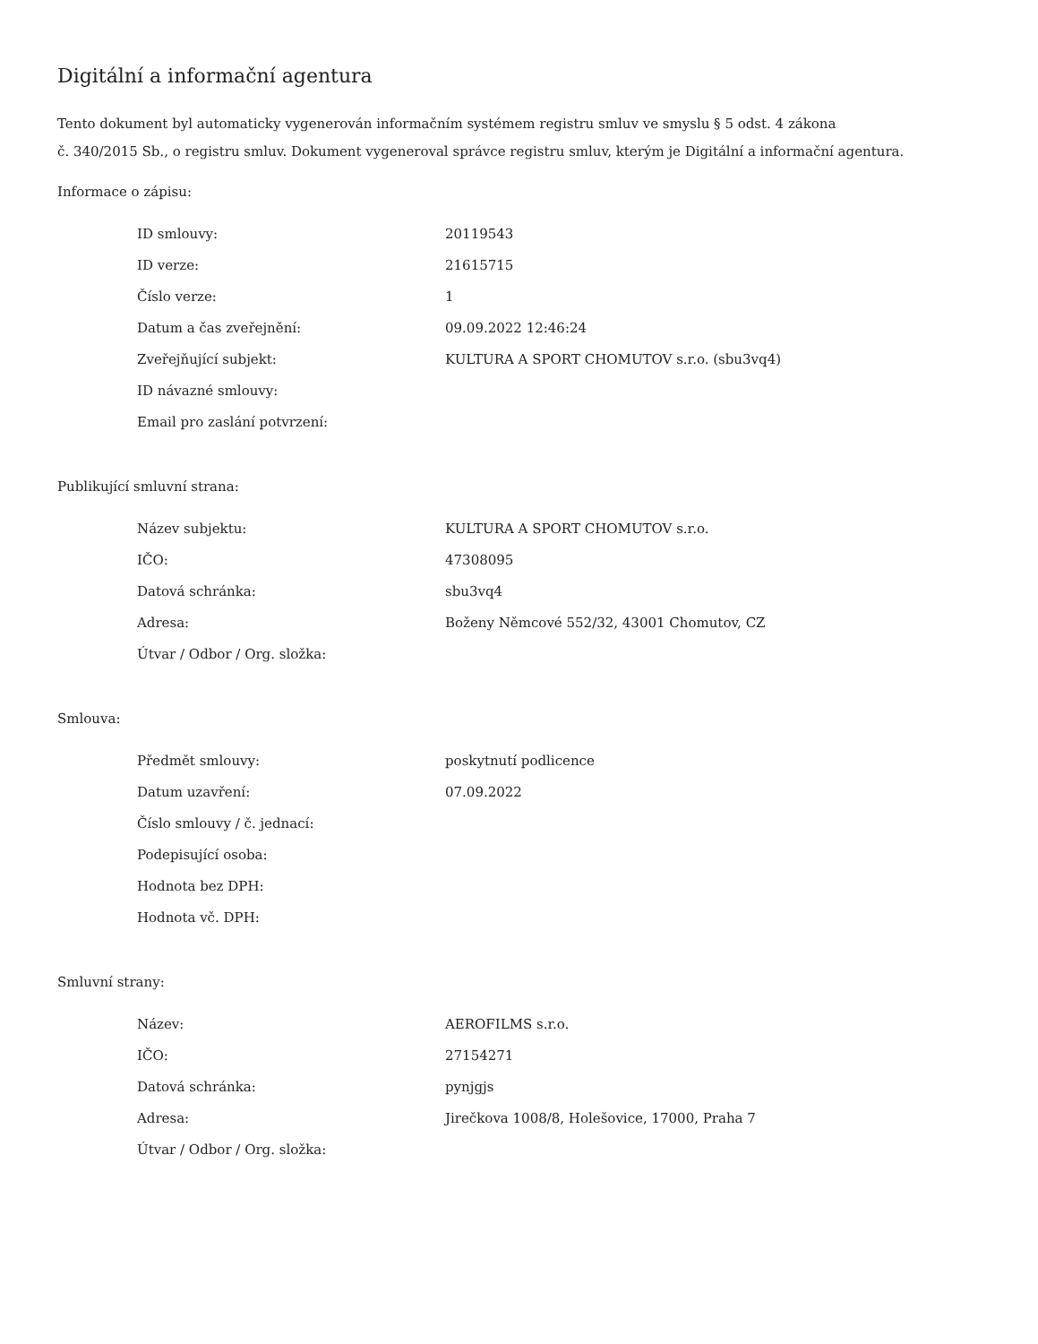Digitální a informační agentura
Tento dokument byl automaticky vygenerován informačním systémem registru smluv ve smyslu § 5 odst. 4 zákona
č. 340/2015 Sb., o registru smluv. Dokument vygeneroval správce registru smluv, kterým je Digitální a informační agentura.
Informace o zápisu:
| ID smlouvy: | 20119543 |
| ID verze: | 21615715 |
| Číslo verze: | 1 |
| Datum a čas zveřejnění: | 09.09.2022 12:46:24 |
| Zveřejňující subjekt: | KULTURA A SPORT CHOMUTOV s.r.o. (sbu3vq4) |
| ID návazné smlouvy: | |
| Email pro zaslání potvrzení: | |
Publikující smluvní strana:
| Název subjektu: | KULTURA A SPORT CHOMUTOV s.r.o. |
| IČO: | 47308095 |
| Datová schránka: | sbu3vq4 |
| Adresa: | Boženy Němcové 552/32, 43001 Chomutov, CZ |
| Útvar / Odbor / Org. složka: | |
Smlouva:
| Předmět smlouvy: | poskytnutí podlicence |
| Datum uzavření: | 07.09.2022 |
| Číslo smlouvy / č. jednací: | |
| Podepisující osoba: | |
| Hodnota bez DPH: | |
| Hodnota vč. DPH: | |
Smluvní strany:
| Název: | AEROFILMS s.r.o. |
| IČO: | 27154271 |
| Datová schránka: | pynjgjs |
| Adresa: | Jirečkova 1008/8, Holešovice, 17000, Praha 7 |
| Útvar / Odbor / Org. složka: | |